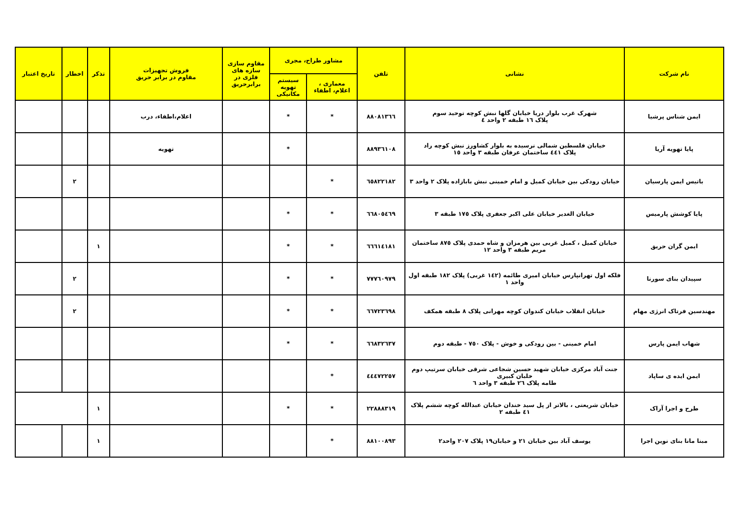| نام شرکت | نشانی | تلفن | مشاور طراح، مجری | | مقاوم سازی سازه های فلزی در برابرحریق | فروش تجهیزات مقاوم در برابر حریق | تذکر | اخطار | تاریخ اعتبار |
| --- | --- | --- | --- | --- | --- | --- | --- | --- | --- |
| | | | معماری ، اعلام، اطفاء | سیستم تهویه مکانیکی | | | | | |
| ایمن شناس پرشیا | شهرک غرب بلوار دریا خیابان گلها نبش کوچه توحید سوم پلاک ١٦ طبقه ٢ واحد ٤ | ٨٨٠٨١٣٦٦ | * | * | | اعلام،اطفاء، درب | | | |
| پایا تهویه آریا | خیابان فلسطین شمالی نرسیده به بلوار کشاورز نبش کوچه راد پلاک ٤٤١ ساختمان عرفان طبقه ٣ واحد ١٥ | ٨٨٩٣٦١٠٨ | | * | | تهویه | | | |
| باتیس ایمن پارسیان | خیابان رودکی بین خیابان کمیل و امام خمینی نبش بابازاده پلاک ٢ واحد ٣ | ٦٥٨٢٢١٨٢ | * | | | | | ٢ | |
| پایا کوشش پارمیس | خیابان الغدیر خیابان علی اکبر جعفری پلاک ١٧٥ طبقه ٣ | ٦٦٨٠٥٤٦٩ | * | * | | | | | |
| ایمن گران حریق | خیابان کمیل ، کمیل غربی بین هرمزان و شاه حمدی پلاک ٨٧٥ ساختمان مریم طبقه ٣ واحد ١٢ | ٦٦٦١٤١٨١ | * | * | | | ١ | | |
| سپیدان بنای سورنا | فلکه اول تهرانپارس خیابان امیری طائمه (١٤٢ غربی) پلاک ١٨٢ طبقه اول واحد ١ | ٧٧٧٦٠٩٧٩ | * | * | | | | ٢ | |
| مهندسین فرتاک انرژی مهام | خیابان انقلاب خیابان کندوان کوچه مهرانی پلاک ٨ طبقه همکف | ٦٦٧٢٣٦٩٨ | * | * | | | | ٢ | |
| شهاب ایمن پارس | امام خمینی - بین رودکی و خوش - پلاک ٧٥٠ - طبقه دوم | ٦٦٨٣٢٦٣٧ | * | * | | | | | |
| ایمن ایده ی ساپاد | جنت آباد مرکزی خیابان شهید حسین شجاعی شرقی خیابان سرتیپ دوم خلبان کبیری طامه پلاک ٢٦ طبقه ٣ واحد ٦ | ٤٤٤٧٢٢٥٧ | * | | | | | | |
| طرح و اجرا آراک | خیابان شریعتی ، بالاتر از پل سید خندان خیابان عبدالله کوچه ششم پلاک ٤١ طبقه ٢ | ٢٢٨٨٨٣١٩ | * | * | | | ١ | | |
| مبنا مانا بنای نوین اجرا | یوسف آباد بین خیابان ٢١ و خیابان١٩ پلاک ٢٠٧ واحد٢ | ٨٨١٠٠٨٩٣ | * | | | | ١ | | |